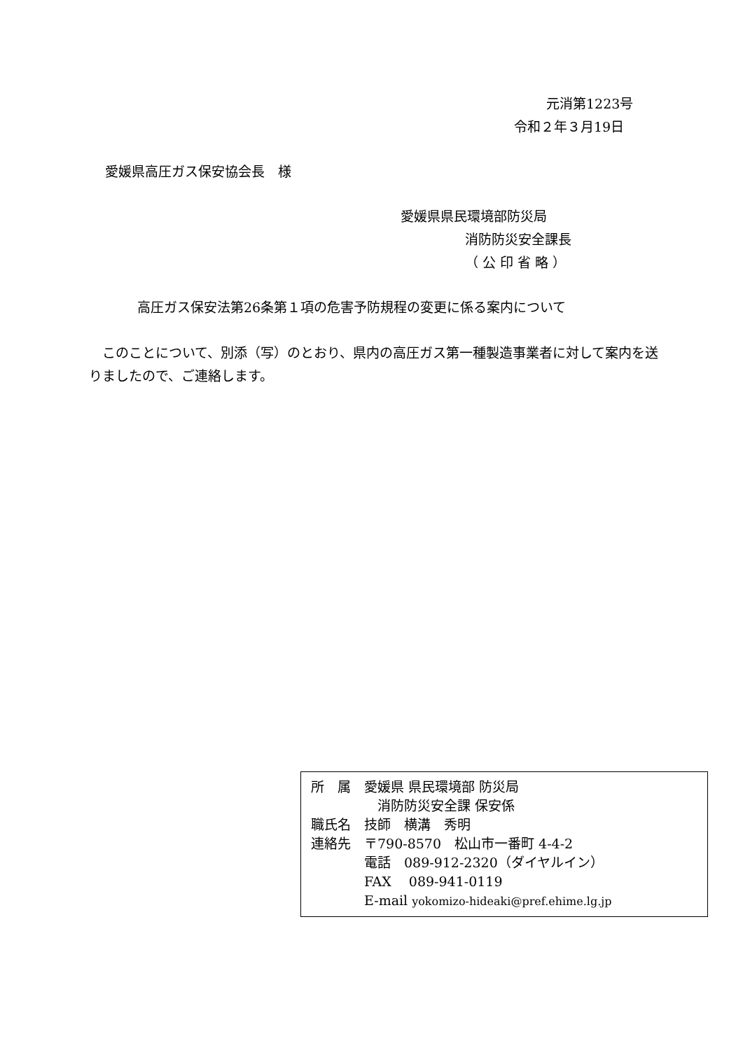元消第1223号
令和２年３月19日
愛媛県高圧ガス保安協会長　様
愛媛県県民環境部防災局
消防防災安全課長
（ 公 印 省 略 ）
高圧ガス保安法第26条第１項の危害予防規程の変更に係る案内について
　このことについて、別添（写）のとおり、県内の高圧ガス第一種製造事業者に対して案内を送りましたので、ご連絡します。
所　属　愛媛県 県民環境部 防災局
　　　　　消防防災安全課 保安係
職氏名　技師　横溝　秀明
連絡先　〒790-8570　松山市一番町 4-4-2
　　　　電話　089-912-2320（ダイヤルイン）
　　　　FAX　 089-941-0119
　　　　E-mail yokomizo-hideaki@pref.ehime.lg.jp